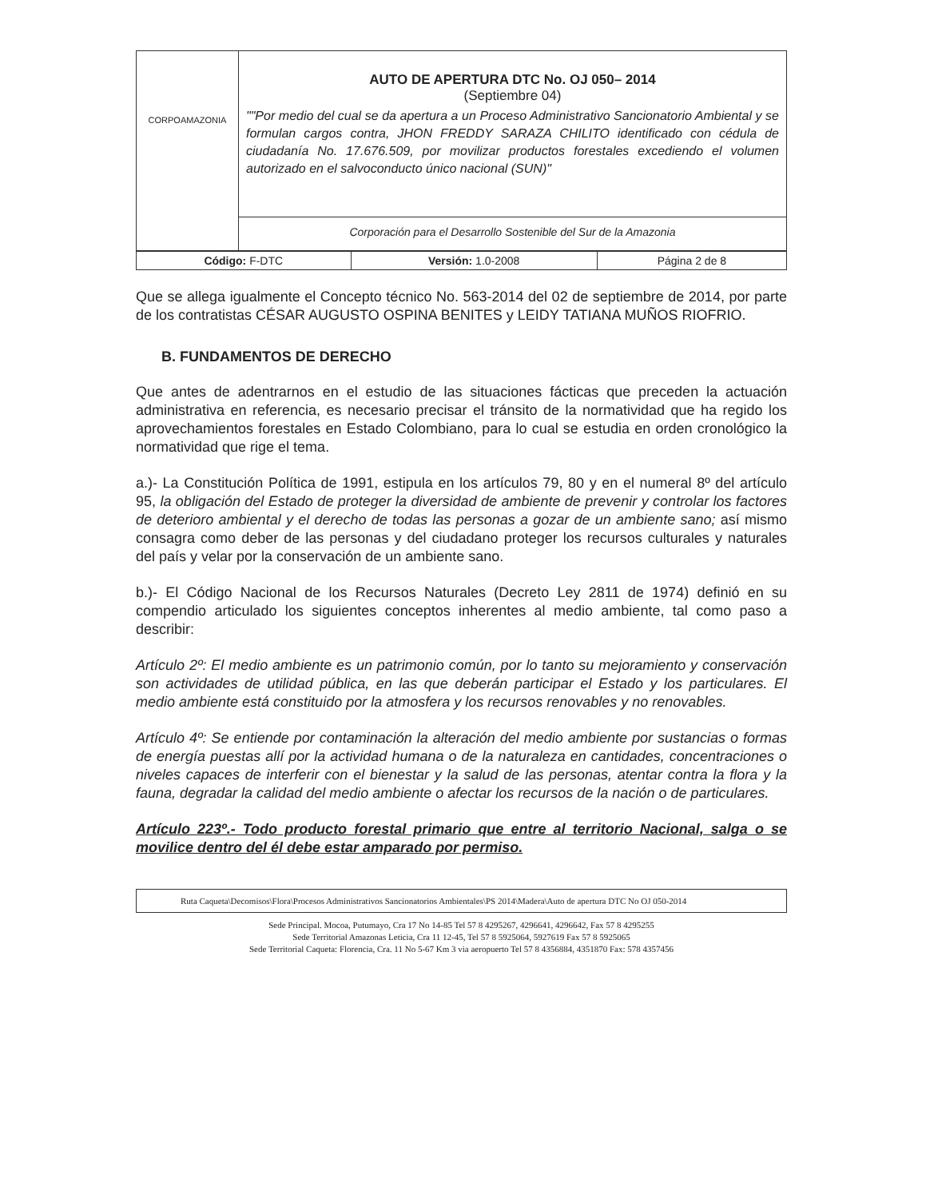| CORPOAMAZONIA | AUTO DE APERTURA DTC No. OJ 050– 2014 (Septiembre 04) ""Por medio del cual se da apertura a un Proceso Administrativo Sancionatorio Ambiental y se formulan cargos contra, JHON FREDDY SARAZA CHILITO identificado con cédula de ciudadanía No. 17.676.509, por movilizar productos forestales excediendo el volumen autorizado en el salvoconducto único nacional (SUN)" |
| | Corporación para el Desarrollo Sostenible del Sur de la Amazonia |
| Código: F-DTC | Versión: 1.0-2008 | Página 2 de 8 |
Que se allega igualmente el Concepto técnico No. 563-2014 del 02 de septiembre de 2014, por parte de los contratistas CÉSAR AUGUSTO OSPINA BENITES y LEIDY TATIANA MUÑOS RIOFRIO.
B. FUNDAMENTOS DE DERECHO
Que antes de adentrarnos en el estudio de las situaciones fácticas que preceden la actuación administrativa en referencia, es necesario precisar el tránsito de la normatividad que ha regido los aprovechamientos forestales en Estado Colombiano, para lo cual se estudia en orden cronológico la normatividad que rige el tema.
a.)- La Constitución Política de 1991, estipula en los artículos 79, 80 y en el numeral 8º del artículo 95, la obligación del Estado de proteger la diversidad de ambiente de prevenir y controlar los factores de deterioro ambiental y el derecho de todas las personas a gozar de un ambiente sano; así mismo consagra como deber de las personas y del ciudadano proteger los recursos culturales y naturales del país y velar por la conservación de un ambiente sano.
b.)- El Código Nacional de los Recursos Naturales (Decreto Ley 2811 de 1974) definió en su compendio articulado los siguientes conceptos inherentes al medio ambiente, tal como paso a describir:
Artículo 2º: El medio ambiente es un patrimonio común, por lo tanto su mejoramiento y conservación son actividades de utilidad pública, en las que deberán participar el Estado y los particulares. El medio ambiente está constituido por la atmosfera y los recursos renovables y no renovables.
Artículo 4º: Se entiende por contaminación la alteración del medio ambiente por sustancias o formas de energía puestas allí por la actividad humana o de la naturaleza en cantidades, concentraciones o niveles capaces de interferir con el bienestar y la salud de las personas, atentar contra la flora y la fauna, degradar la calidad del medio ambiente o afectar los recursos de la nación o de particulares.
Artículo 223º.- Todo producto forestal primario que entre al territorio Nacional, salga o se movilice dentro del él debe estar amparado por permiso.
Ruta Caqueta\Decomisos\Flora\Procesos Administrativos Sancionatorios Ambientales\PS 2014\Madera\Auto de apertura DTC No OJ 050-2014
Sede Principal. Mocoa, Putumayo, Cra 17 No 14-85 Tel 57 8 4295267, 4296641, 4296642, Fax 57 8 4295255
Sede Territorial Amazonas Leticia, Cra 11 12-45, Tel 57 8 5925064, 5927619 Fax 57 8 5925065
Sede Territorial Caqueta: Florencia, Cra. 11 No 5-67 Km 3 via aeropuerto Tel 57 8 4356884, 4351870 Fax: 578 4357456